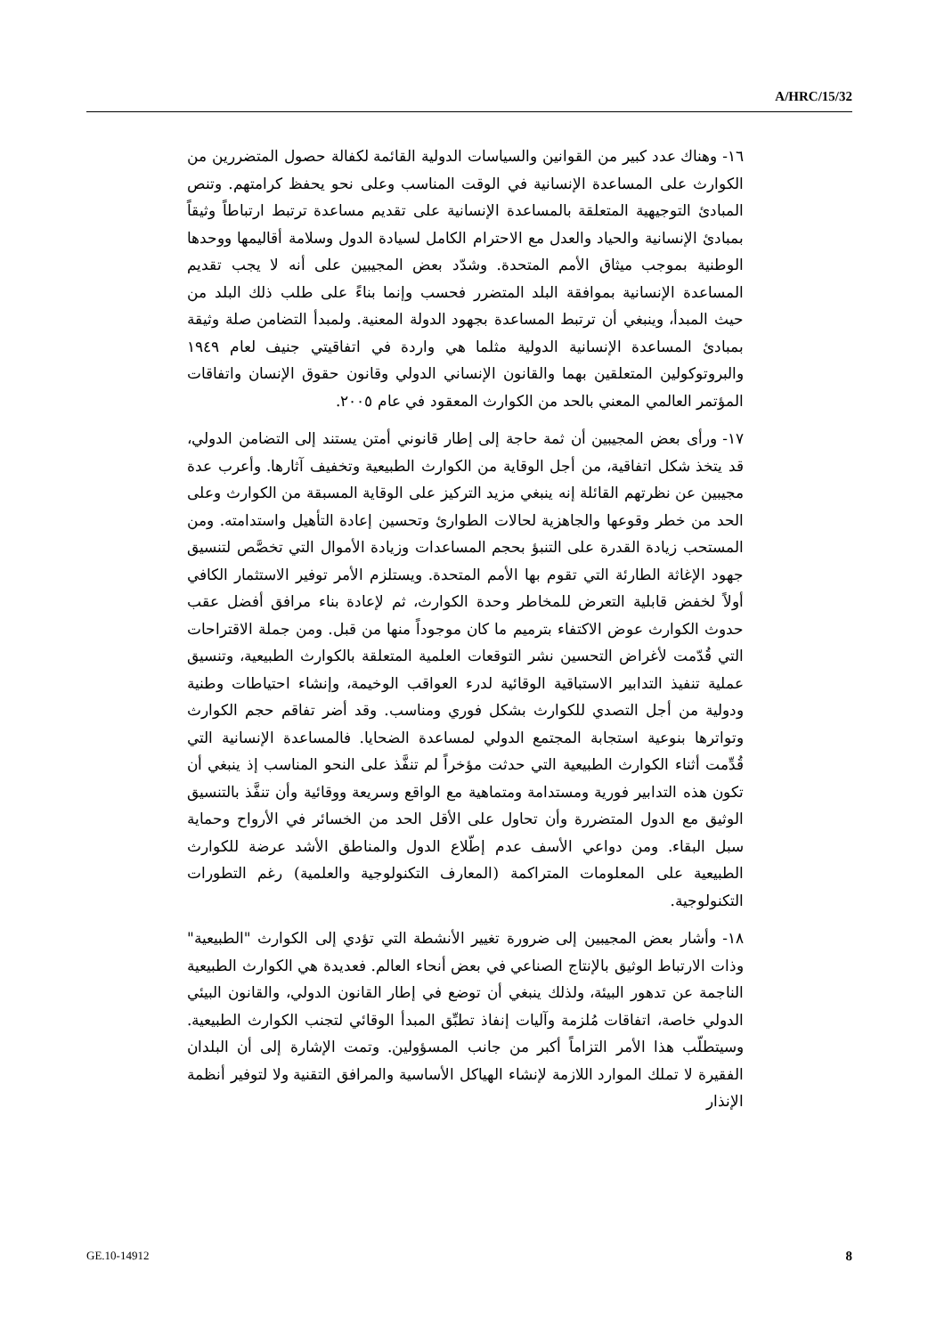A/HRC/15/32
١٦- وهناك عدد كبير من القوانين والسياسات الدولية القائمة لكفالة حصول المتضررين من الكوارث على المساعدة الإنسانية في الوقت المناسب وعلى نحو يحفظ كرامتهم. وتنص المبادئ التوجيهية المتعلقة بالمساعدة الإنسانية على تقديم مساعدة ترتبط ارتباطاً وثيقاً بمبادئ الإنسانية والحياد والعدل مع الاحترام الكامل لسيادة الدول وسلامة أقاليمها ووحدها الوطنية بموجب ميثاق الأمم المتحدة. وشدّد بعض المجيبين على أنه لا يجب تقديم المساعدة الإنسانية بموافقة البلد المتضرر فحسب وإنما بناءً على طلب ذلك البلد من حيث المبدأ، وينبغي أن ترتبط المساعدة بجهود الدولة المعنية. ولمبدأ التضامن صلة وثيقة بمبادئ المساعدة الإنسانية الدولية مثلما هي واردة في اتفاقيتي جنيف لعام ١٩٤٩ والبروتوكولين المتعلقين بهما والقانون الإنساني الدولي وقانون حقوق الإنسان واتفاقات المؤتمر العالمي المعني بالحد من الكوارث المعقود في عام ٢٠٠٥.
١٧- ورأى بعض المجيبين أن ثمة حاجة إلى إطار قانوني أمتن يستند إلى التضامن الدولي، قد يتخذ شكل اتفاقية، من أجل الوقاية من الكوارث الطبيعية وتخفيف آثارها. وأعرب عدة مجيبين عن نظرتهم القائلة إنه ينبغي مزيد التركيز على الوقاية المسبقة من الكوارث وعلى الحد من خطر وقوعها والجاهزية لحالات الطوارئ وتحسين إعادة التأهيل واستدامته. ومن المستحب زيادة القدرة على التنبؤ بحجم المساعدات وزيادة الأموال التي تخصَّص لتنسيق جهود الإغاثة الطارئة التي تقوم بها الأمم المتحدة. ويستلزم الأمر توفير الاستثمار الكافي أولاً لخفض قابلية التعرض للمخاطر وحدة الكوارث، ثم لإعادة بناء مرافق أفضل عقب حدوث الكوارث عوض الاكتفاء بترميم ما كان موجوداً منها من قبل. ومن جملة الاقتراحات التي قُدّمت لأغراض التحسين نشر التوقعات العلمية المتعلقة بالكوارث الطبيعية، وتنسيق عملية تنفيذ التدابير الاستباقية الوقائية لدرء العواقب الوخيمة، وإنشاء احتياطات وطنية ودولية من أجل التصدي للكوارث بشكل فوري ومناسب. وقد أضر تفاقم حجم الكوارث وتواترها بنوعية استجابة المجتمع الدولي لمساعدة الضحايا. فالمساعدة الإنسانية التي قُدِّمت أثناء الكوارث الطبيعية التي حدثت مؤخراً لم تنفَّذ على النحو المناسب إذ ينبغي أن تكون هذه التدابير فورية ومستدامة ومتماهية مع الواقع وسريعة ووقائية وأن تنفَّذ بالتنسيق الوثيق مع الدول المتضررة وأن تحاول على الأقل الحد من الخسائر في الأرواح وحماية سبل البقاء. ومن دواعي الأسف عدم إطّلاع الدول والمناطق الأشد عرضة للكوارث الطبيعية على المعلومات المتراكمة (المعارف التكنولوجية والعلمية) رغم التطورات التكنولوجية.
١٨- وأشار بعض المجيبين إلى ضرورة تغيير الأنشطة التي تؤدي إلى الكوارث "الطبيعية" وذات الارتباط الوثيق بالإنتاج الصناعي في بعض أنحاء العالم. فعديدة هي الكوارث الطبيعية الناجمة عن تدهور البيئة، ولذلك ينبغي أن توضع في إطار القانون الدولي، والقانون البيئي الدولي خاصة، اتفاقات مُلزمة وآليات إنفاذ تطبِّق المبدأ الوقائي لتجنب الكوارث الطبيعية. وسيتطلّب هذا الأمر التزاماً أكبر من جانب المسؤولين. وتمت الإشارة إلى أن البلدان الفقيرة لا تملك الموارد اللازمة لإنشاء الهياكل الأساسية والمرافق التقنية ولا لتوفير أنظمة الإنذار
GE.10-14912 8